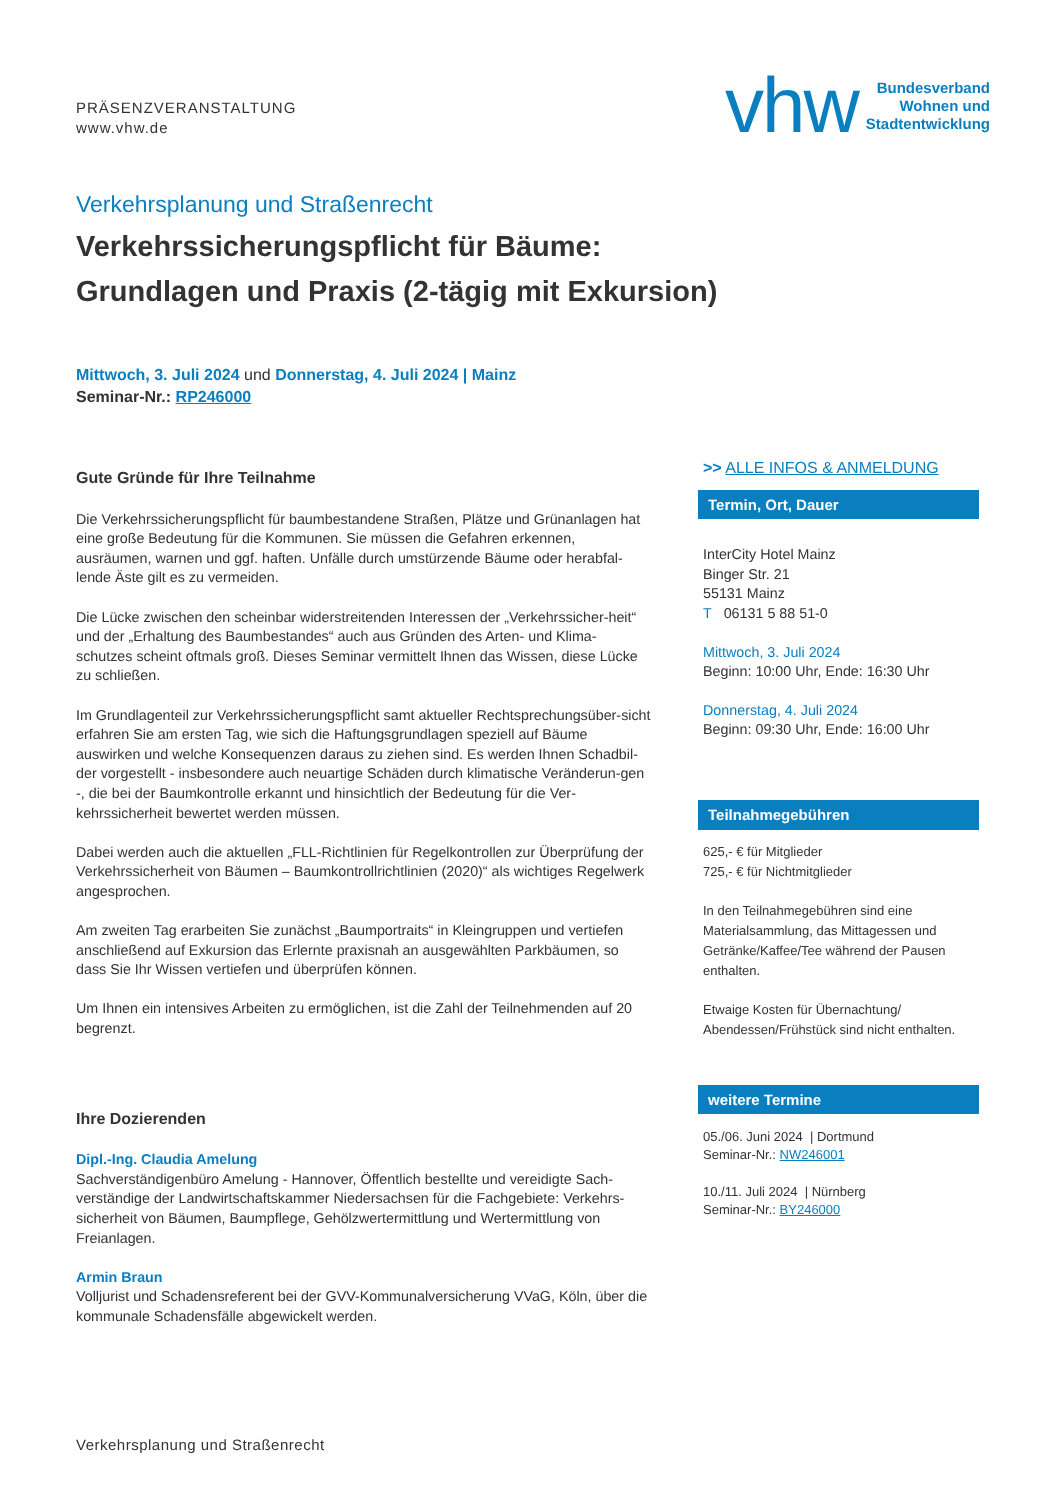PRÄSENZVERANSTALTUNG
www.vhw.de
vhw
Bundesverband
Wohnen und
Stadtentwicklung
Verkehrsplanung und Straßenrecht
Verkehrssicherungspflicht für Bäume:
Grundlagen und Praxis (2-tägig mit Exkursion)
Mittwoch, 3. Juli 2024 und Donnerstag, 4. Juli 2024 | Mainz
Seminar-Nr.: RP246000
Gute Gründe für Ihre Teilnahme
Die Verkehrssicherungspflicht für baumbestandene Straßen, Plätze und Grünanlagen hat eine große Bedeutung für die Kommunen. Sie müssen die Gefahren erkennen, ausräumen, warnen und ggf. haften. Unfälle durch umstürzende Bäume oder herabfal-lende Äste gilt es zu vermeiden.
Die Lücke zwischen den scheinbar widerstreitenden Interessen der „Verkehrssicher-heit“ und der „Erhaltung des Baumbestandes“ auch aus Gründen des Arten- und Klima-schutzes scheint oftmals groß. Dieses Seminar vermittelt Ihnen das Wissen, diese Lücke zu schließen.
Im Grundlagenteil zur Verkehrssicherungspflicht samt aktueller Rechtsprechungsüber-sicht erfahren Sie am ersten Tag, wie sich die Haftungsgrundlagen speziell auf Bäume auswirken und welche Konsequenzen daraus zu ziehen sind. Es werden Ihnen Schadbil-der vorgestellt - insbesondere auch neuartige Schäden durch klimatische Veränderun-gen -, die bei der Baumkontrolle erkannt und hinsichtlich der Bedeutung für die Ver-kehrssicherheit bewertet werden müssen.
Dabei werden auch die aktuellen „FLL-Richtlinien für Regelkontrollen zur Überprüfung der Verkehrssicherheit von Bäumen – Baumkontrollrichtlinien (2020)“ als wichtiges Regelwerk angesprochen.
Am zweiten Tag erarbeiten Sie zunächst „Baumportraits“ in Kleingruppen und vertiefen anschließend auf Exkursion das Erlernte praxisnah an ausgewählten Parkbäumen, so dass Sie Ihr Wissen vertiefen und überprüfen können.
Um Ihnen ein intensives Arbeiten zu ermöglichen, ist die Zahl der Teilnehmenden auf 20 begrenzt.
Ihre Dozierenden
Dipl.-Ing. Claudia Amelung
Sachverständigenbüro Amelung - Hannover, Öffentlich bestellte und vereidigte Sach-verständige der Landwirtschaftskammer Niedersachsen für die Fachgebiete: Verkehrs-sicherheit von Bäumen, Baumpflege, Gehölzwertermittlung und Wertermittlung von Freianlagen.
Armin Braun
Volljurist und Schadensreferent bei der GVV-Kommunalversicherung VVaG, Köln, über die kommunale Schadensfälle abgewickelt werden.
>> ALLE INFOS & ANMELDUNG
Termin, Ort, Dauer
InterCity Hotel Mainz
Binger Str. 21
55131 Mainz
T 06131 5 88 51-0
Mittwoch, 3. Juli 2024
Beginn: 10:00 Uhr, Ende: 16:30 Uhr
Donnerstag, 4. Juli 2024
Beginn: 09:30 Uhr, Ende: 16:00 Uhr
Teilnahmegebühren
625,- € für Mitglieder
725,- € für Nichtmitglieder
In den Teilnahmegebühren sind eine Materialsammlung, das Mittagessen und Getränke/Kaffee/Tee während der Pausen enthalten.
Etwaige Kosten für Übernachtung/ Abendessen/Frühstück sind nicht enthalten.
weitere Termine
05./06. Juni 2024 | Dortmund
Seminar-Nr.: NW246001
10./11. Juli 2024 | Nürnberg
Seminar-Nr.: BY246000
Verkehrsplanung und Straßenrecht